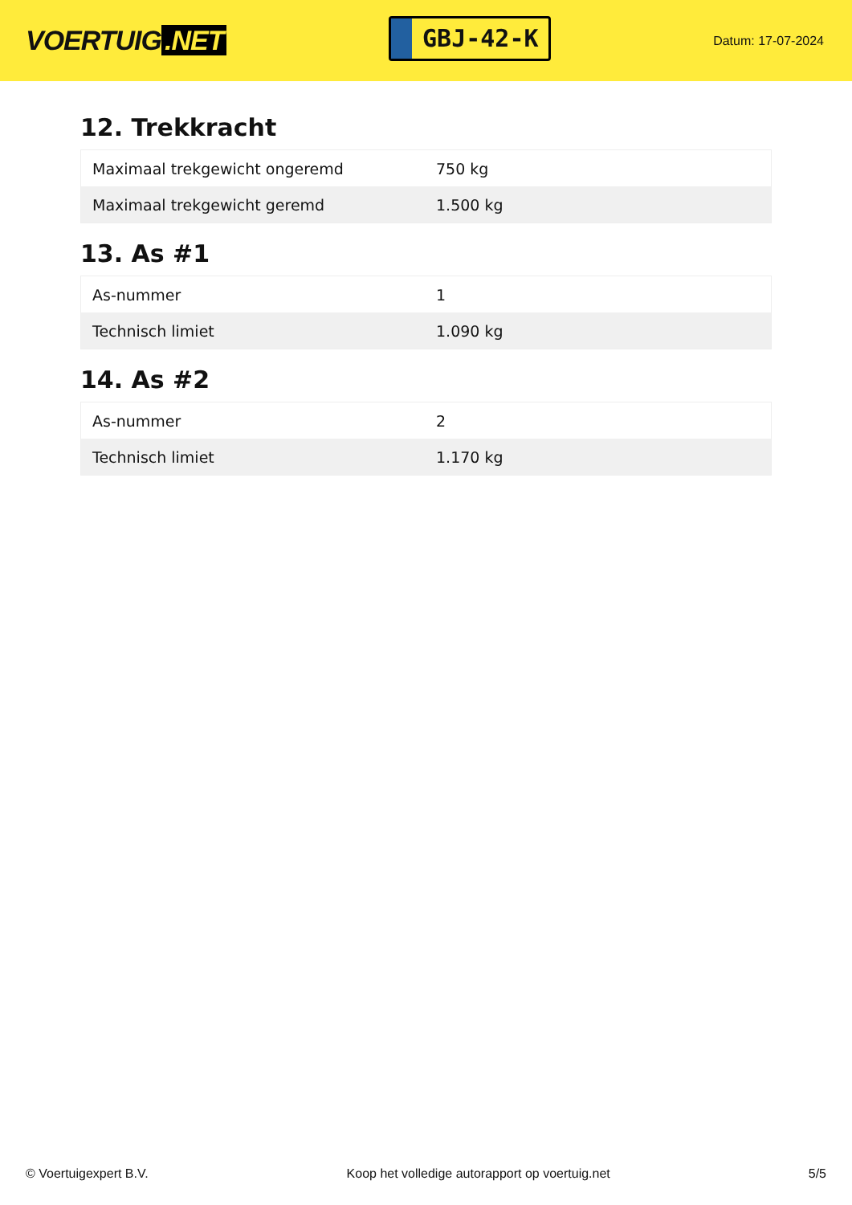VOERTUIG.NET
GBJ-42-K
Datum: 17-07-2024
12. Trekkracht
| Maximaal trekgewicht ongeremd | 750 kg |
| Maximaal trekgewicht geremd | 1.500 kg |
13. As #1
| As-nummer | 1 |
| Technisch limiet | 1.090 kg |
14. As #2
| As-nummer | 2 |
| Technisch limiet | 1.170 kg |
© Voertuigexpert B.V. Koop het volledige autorapport op voertuig.net 5/5